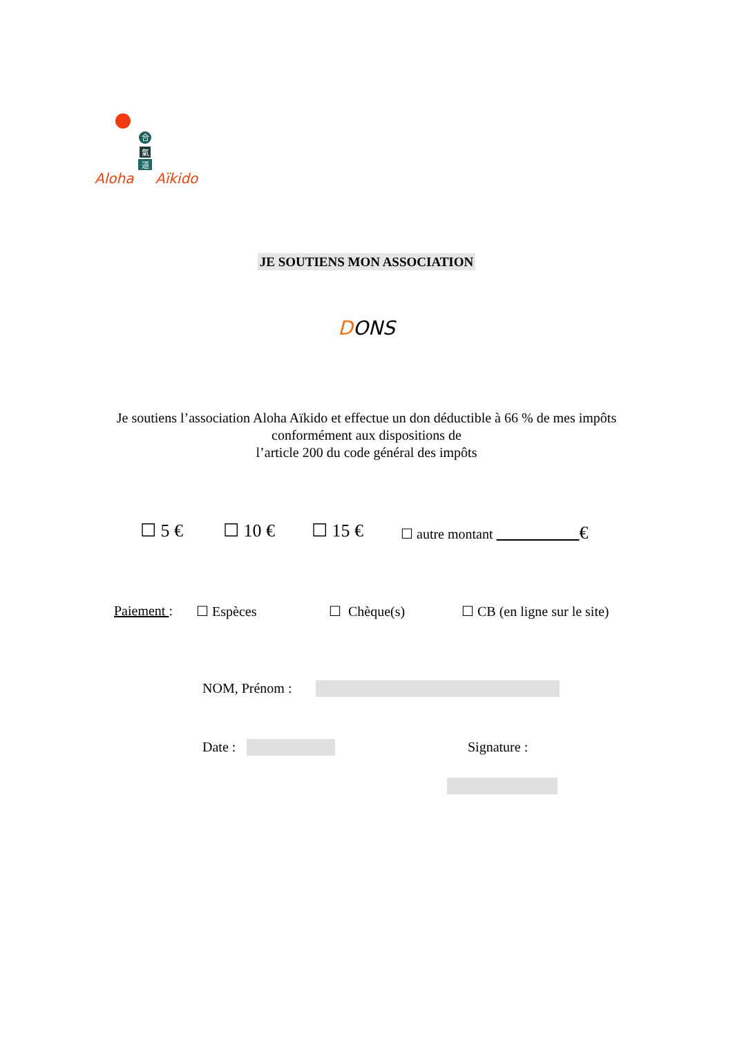合
氣
道
Aloha Aïkido
JE SOUTIENS MON ASSOCIATION
DONS
Je soutiens l’association Aloha Aïkido et effectue un don déductible à 66 % de mes impôts
conformément aux dispositions de
l’article 200 du code général des impôts
☐ 5 € ☐ 10 € ☐ 15 €
☐ autre montant €
Paiement : ☐ Espèces ☐ Chèque(s) ☐ CB (en ligne sur le site)
NOM, Prénom :
Date : Signature :